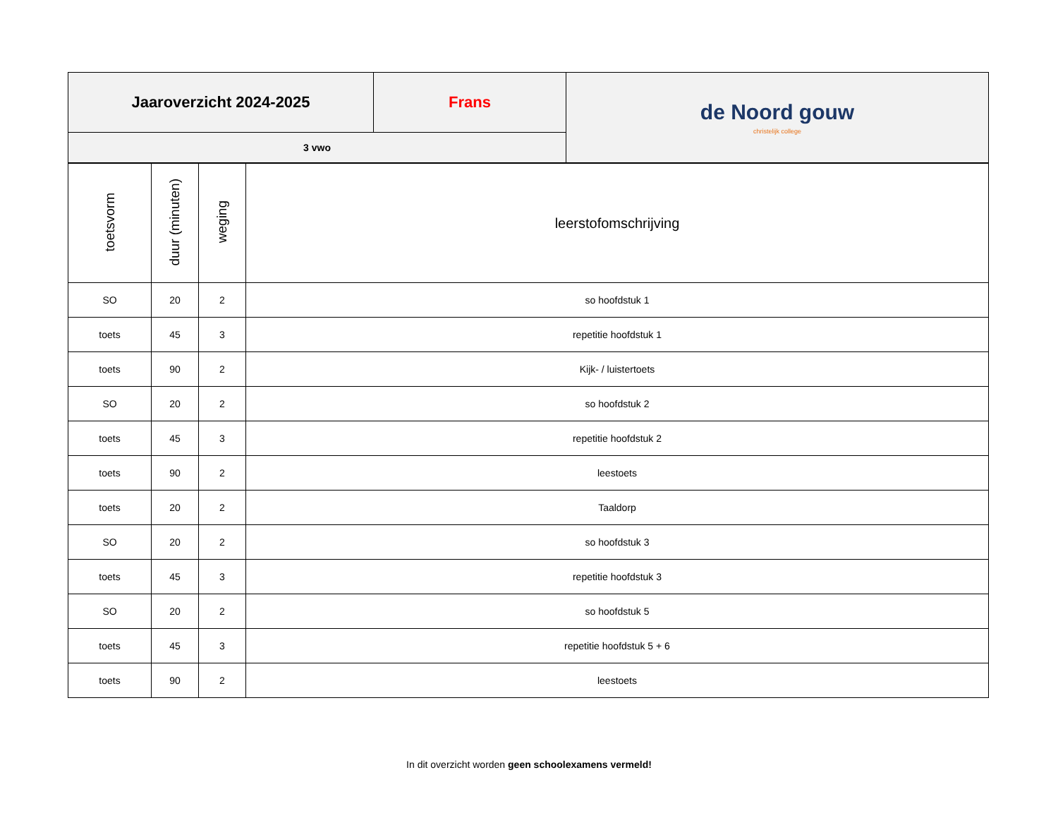| Jaaroverzicht 2024-2025 | Frans | de Noord gouw christelijk college |
| 3 vwo | | |
| toetsvorm | duur (minuten) | weging | leerstofomschrijving |
| --- | --- | --- | --- |
| SO | 20 | 2 | so hoofdstuk 1 |
| toets | 45 | 3 | repetitie hoofdstuk 1 |
| toets | 90 | 2 | Kijk- / luistertoets |
| SO | 20 | 2 | so hoofdstuk 2 |
| toets | 45 | 3 | repetitie hoofdstuk 2 |
| toets | 90 | 2 | leestoets |
| toets | 20 | 2 | Taaldorp |
| SO | 20 | 2 | so hoofdstuk 3 |
| toets | 45 | 3 | repetitie hoofdstuk 3 |
| SO | 20 | 2 | so hoofdstuk 5 |
| toets | 45 | 3 | repetitie hoofdstuk 5 + 6 |
| toets | 90 | 2 | leestoets |
In dit overzicht worden geen schoolexamens vermeld!